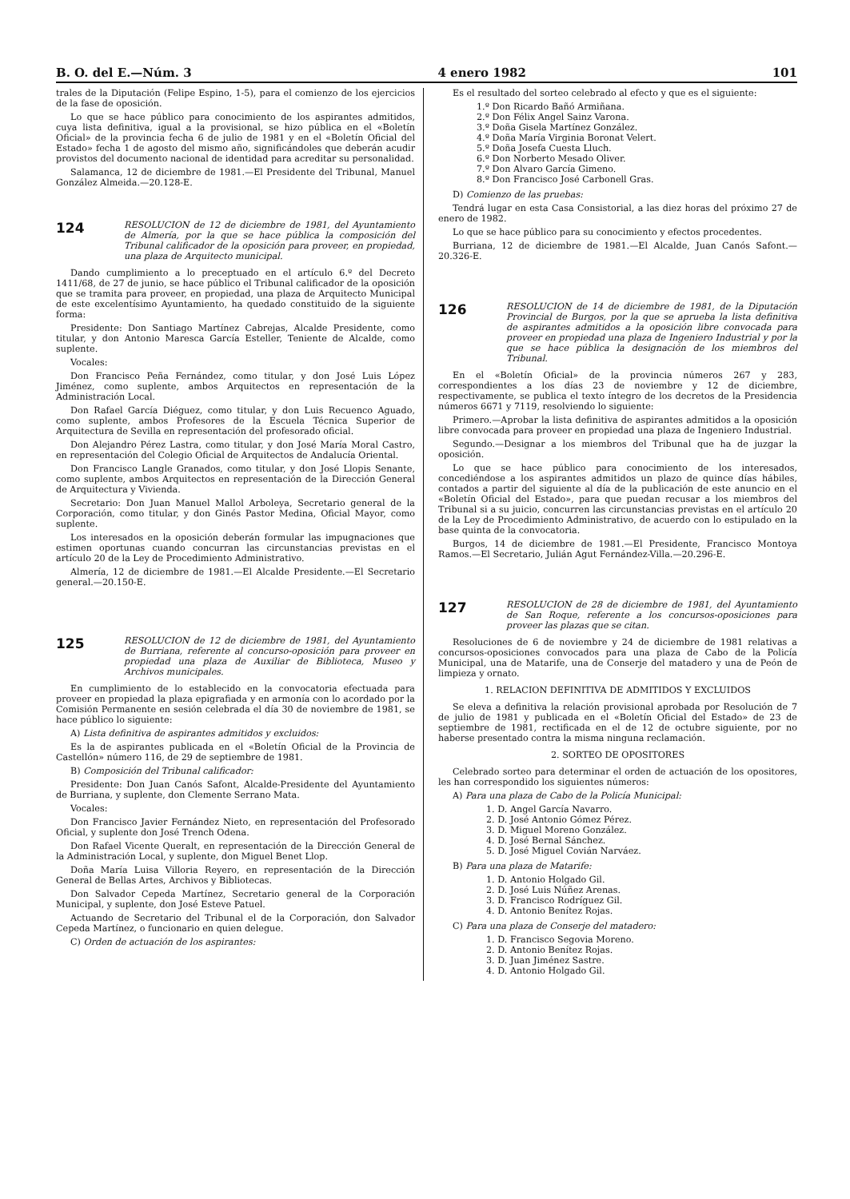B. O. del E.—Núm. 3 4 enero 1982 101
trales de la Diputación (Felipe Espino, 1-5), para el comienzo de los ejercicios de la fase de oposición.
Lo que se hace público para conocimiento de los aspirantes admitidos, cuya lista definitiva, igual a la provisional, se hizo pública en el «Boletín Oficial» de la provincia fecha 6 de julio de 1981 y en el «Boletín Oficial del Estado» fecha 1 de agosto del mismo año, significándoles que deberán acudir provistos del documento nacional de identidad para acreditar su personalidad.
Salamanca, 12 de diciembre de 1981.—El Presidente del Tribunal, Manuel González Almeida.—20.128-E.
124
RESOLUCION de 12 de diciembre de 1981, del Ayuntamiento de Almería, por la que se hace pública la composición del Tribunal calificador de la oposición para proveer, en propiedad, una plaza de Arquitecto municipal.
Dando cumplimiento a lo preceptuado en el artículo 6.º del Decreto 1411/68, de 27 de junio, se hace público el Tribunal calificador de la oposición que se tramita para proveer, en propiedad, una plaza de Arquitecto Municipal de este excelentísimo Ayuntamiento, ha quedado constituido de la siguiente forma:
Presidente: Don Santiago Martínez Cabrejas, Alcalde Presidente, como titular, y don Antonio Maresca García Esteller, Teniente de Alcalde, como suplente.
Vocales:
Don Francisco Peña Fernández, como titular, y don José Luis López Jiménez, como suplente, ambos Arquitectos en representación de la Administración Local.
Don Rafael García Diéguez, como titular, y don Luis Recuenco Aguado, como suplente, ambos Profesores de la Escuela Técnica Superior de Arquitectura de Sevilla en representación del profesorado oficial.
Don Alejandro Pérez Lastra, como titular, y don José María Moral Castro, en representación del Colegio Oficial de Arquitectos de Andalucía Oriental.
Don Francisco Langle Granados, como titular, y don José Llopis Senante, como suplente, ambos Arquitectos en representación de la Dirección General de Arquitectura y Vivienda.
Secretario: Don Juan Manuel Mallol Arboleya, Secretario general de la Corporación, como titular, y don Ginés Pastor Medina, Oficial Mayor, como suplente.
Los interesados en la oposición deberán formular las impugnaciones que estimen oportunas cuando concurran las circunstancias previstas en el artículo 20 de la Ley de Procedimiento Administrativo.
Almería, 12 de diciembre de 1981.—El Alcalde Presidente.—El Secretario general.—20.150-E.
125
RESOLUCION de 12 de diciembre de 1981, del Ayuntamiento de Burriana, referente al concurso-oposición para proveer en propiedad una plaza de Auxiliar de Biblioteca, Museo y Archivos municipales.
En cumplimiento de lo establecido en la convocatoria efectuada para proveer en propiedad la plaza epigrafiada y en armonía con lo acordado por la Comisión Permanente en sesión celebrada el día 30 de noviembre de 1981, se hace público lo siguiente:
A) Lista definitiva de aspirantes admitidos y excluidos:
Es la de aspirantes publicada en el «Boletín Oficial de la Provincia de Castellón» número 116, de 29 de septiembre de 1981.
B) Composición del Tribunal calificador:
Presidente: Don Juan Canós Safont, Alcalde-Presidente del Ayuntamiento de Burriana, y suplente, don Clemente Serrano Mata.
Vocales:
Don Francisco Javier Fernández Nieto, en representación del Profesorado Oficial, y suplente don José Trench Odena.
Don Rafael Vicente Queralt, en representación de la Dirección General de la Administración Local, y suplente, don Miguel Benet Llop.
Doña María Luisa Villoria Reyero, en representación de la Dirección General de Bellas Artes, Archivos y Bibliotecas.
Don Salvador Cepeda Martínez, Secretario general de la Corporación Municipal, y suplente, don José Esteve Patuel.
Actuando de Secretario del Tribunal el de la Corporación, don Salvador Cepeda Martínez, o funcionario en quien delegue.
C) Orden de actuación de los aspirantes:
Es el resultado del sorteo celebrado al efecto y que es el siguiente:
1.º Don Ricardo Bañó Armiñana.
2.º Don Félix Angel Sainz Varona.
3.º Doña Gisela Martínez González.
4.º Doña María Virginia Boronat Velert.
5.º Doña Josefa Cuesta Lluch.
6.º Don Norberto Mesado Oliver.
7.º Don Alvaro García Gimeno.
8.º Don Francisco José Carbonell Gras.
D) Comienzo de las pruebas:
Tendrá lugar en esta Casa Consistorial, a las diez horas del próximo 27 de enero de 1982.
Lo que se hace público para su conocimiento y efectos procedentes.
Burriana, 12 de diciembre de 1981.—El Alcalde, Juan Canós Safont.—20.326-E.
126
RESOLUCION de 14 de diciembre de 1981, de la Diputación Provincial de Burgos, por la que se aprueba la lista definitiva de aspirantes admitidos a la oposición libre convocada para proveer en propiedad una plaza de Ingeniero Industrial y por la que se hace pública la designación de los miembros del Tribunal.
En el «Boletín Oficial» de la provincia números 267 y 283, correspondientes a los días 23 de noviembre y 12 de diciembre, respectivamente, se publica el texto íntegro de los decretos de la Presidencia números 6671 y 7119, resolviendo lo siguiente:
Primero.—Aprobar la lista definitiva de aspirantes admitidos a la oposición libre convocada para proveer en propiedad una plaza de Ingeniero Industrial.
Segundo.—Designar a los miembros del Tribunal que ha de juzgar la oposición.
Lo que se hace público para conocimiento de los interesados, concediéndose a los aspirantes admitidos un plazo de quince días hábiles, contados a partir del siguiente al día de la publicación de este anuncio en el «Boletín Oficial del Estado», para que puedan recusar a los miembros del Tribunal si a su juicio, concurren las circunstancias previstas en el artículo 20 de la Ley de Procedimiento Administrativo, de acuerdo con lo estipulado en la base quinta de la convocatoria.
Burgos, 14 de diciembre de 1981.—El Presidente, Francisco Montoya Ramos.—El Secretario, Julián Agut Fernández-Villa.—20.296-E.
127
RESOLUCION de 28 de diciembre de 1981, del Ayuntamiento de San Roque, referente a los concursos-oposiciones para proveer las plazas que se citan.
Resoluciones de 6 de noviembre y 24 de diciembre de 1981 relativas a concursos-oposiciones convocados para una plaza de Cabo de la Policía Municipal, una de Matarife, una de Conserje del matadero y una de Peón de limpieza y ornato.
1. RELACION DEFINITIVA DE ADMITIDOS Y EXCLUIDOS
Se eleva a definitiva la relación provisional aprobada por Resolución de 7 de julio de 1981 y publicada en el «Boletín Oficial del Estado» de 23 de septiembre de 1981, rectificada en el de 12 de octubre siguiente, por no haberse presentado contra la misma ninguna reclamación.
2. SORTEO DE OPOSITORES
Celebrado sorteo para determinar el orden de actuación de los opositores, les han correspondido los siguientes números:
A) Para una plaza de Cabo de la Policía Municipal:
1. D. Angel García Navarro.
2. D. José Antonio Gómez Pérez.
3. D. Miguel Moreno González.
4. D. José Bernal Sánchez.
5. D. José Miguel Covián Narváez.
B) Para una plaza de Matarife:
1. D. Antonio Holgado Gil.
2. D. José Luis Núñez Arenas.
3. D. Francisco Rodríguez Gil.
4. D. Antonio Benítez Rojas.
C) Para una plaza de Conserje del matadero:
1. D. Francisco Segovia Moreno.
2. D. Antonio Benítez Rojas.
3. D. Juan Jiménez Sastre.
4. D. Antonio Holgado Gil.